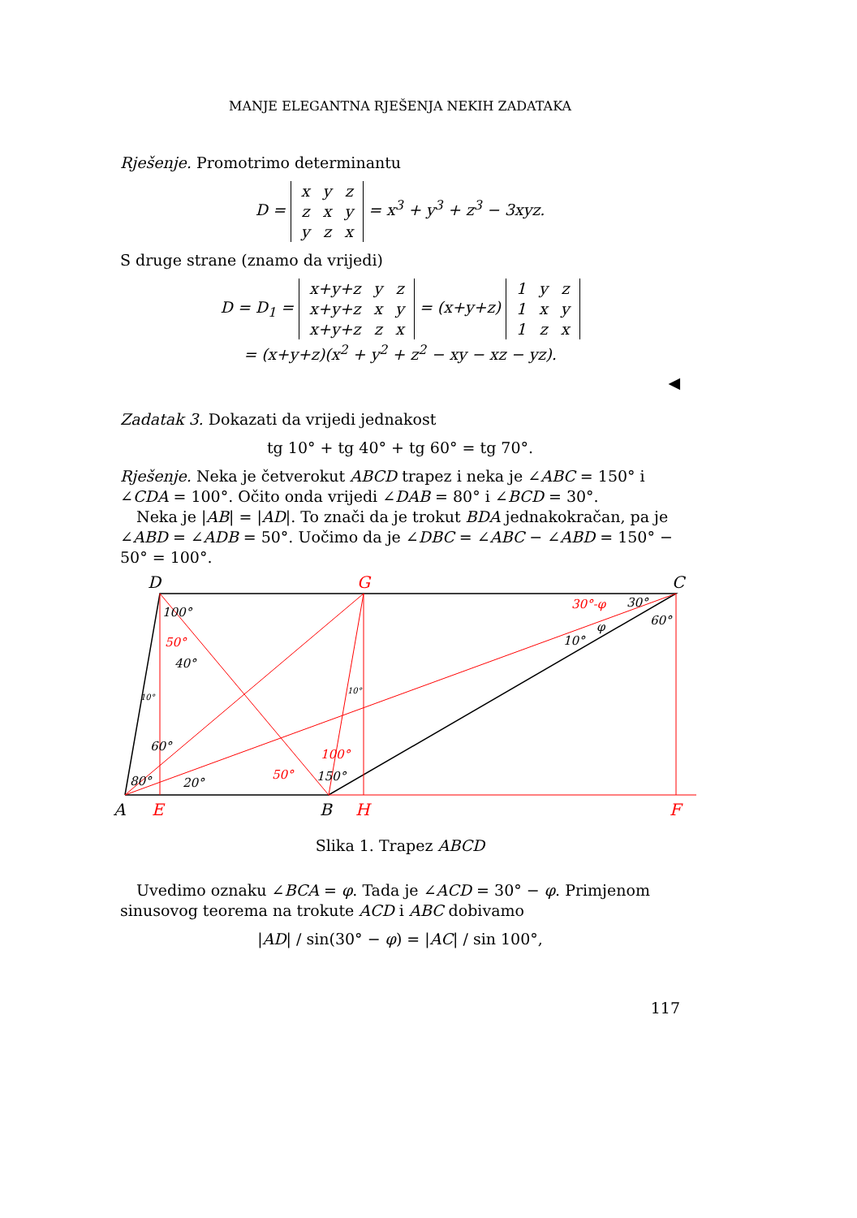MANJE ELEGANTNA RJEŠENJA NEKIH ZADATAKA
Rješenje. Promotrimo determinantu
D =
| x | y | z |
| z | x | y |
| y | z | x |
= x<sup>3</sup> + y<sup>3</sup> + z<sup>3</sup> − 3xyz.
S druge strane (znamo da vrijedi)
D = D<sub>1</sub> =
| x+y+z | y | z |
| x+y+z | x | y |
| x+y+z | z | x |
= (x+y+z)
| 1 | y | z |
| 1 | x | y |
| 1 | z | x |
= (x+y+z)(x<sup>2</sup> + y<sup>2</sup> + z<sup>2</sup> − xy − xz − yz).
◀
Zadatak 3. Dokazati da vrijedi jednakost
tg 10° + tg 40° + tg 60° = tg 70°.
Rješenje. Neka je četverokut ABCD trapez i neka je ∠ABC = 150° i ∠CDA = 100°. Očito onda vrijedi ∠DAB = 80° i ∠BCD = 30°.
Neka je |AB| = |AD|. To znači da je trokut BDA jednakokračan, pa je ∠ABD = ∠ADB = 50°. Uočimo da je ∠DBC = ∠ABC − ∠ABD = 150° − 50° = 100°.
D
C
A
B
G
E
H
F
100°
50°
40°
10°
60°
80°
20°
50°
100°
150°
10°
30°-φ
30°
60°
10°
φ
Slika 1. Trapez ABCD
Uvedimo oznaku ∠BCA = φ. Tada je ∠ACD = 30° − φ. Primjenom sinusovog teorema na trokute ACD i ABC dobivamo
|AD| / sin(30° − φ) = |AC| / sin 100°,
117